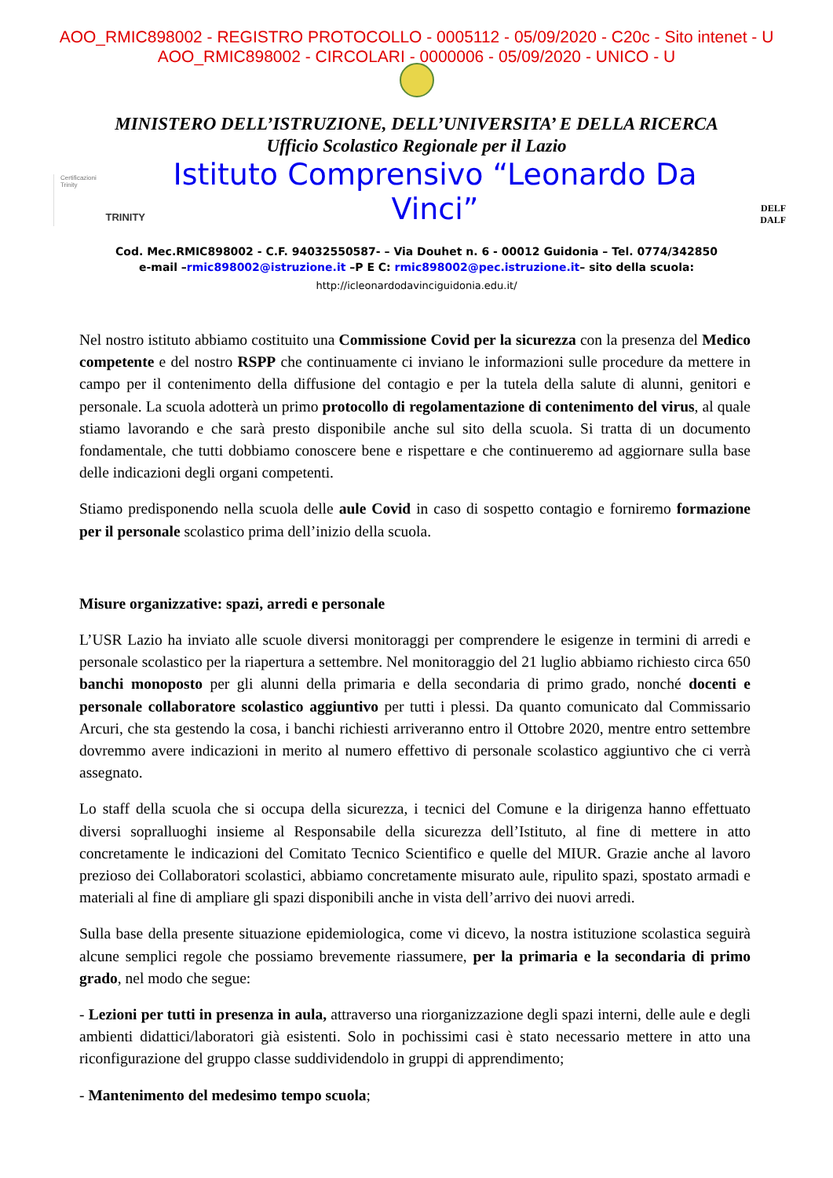AOO_RMIC898002 - REGISTRO PROTOCOLLO - 0005112 - 05/09/2020 - C20c - Sito intenet - U
AOO_RMIC898002 - CIRCOLARI - 0000006 - 05/09/2020 - UNICO - U
MINISTERO DELL’ISTRUZIONE, DELL’UNIVERSITA’ E DELLA RICERCA
Ufficio Scolastico Regionale per il Lazio
Certificazioni
Trinity
TRINITY
Istituto Comprensivo “Leonardo Da Vinci”
DELF
DALF
Cod. Mec.RMIC898002 - C.F. 94032550587- – Via Douhet n. 6 - 00012 Guidonia – Tel. 0774/342850
e-mail –rmic898002@istruzione.it –P E C: rmic898002@pec.istruzione.it– sito della scuola:
http://icleonardodavinciguidonia.edu.it/
Nel nostro istituto abbiamo costituito una Commissione Covid per la sicurezza con la presenza del Medico competente e del nostro RSPP che continuamente ci inviano le informazioni sulle procedure da mettere in campo per il contenimento della diffusione del contagio e per la tutela della salute di alunni, genitori e personale. La scuola adotterà un primo protocollo di regolamentazione di contenimento del virus, al quale stiamo lavorando e che sarà presto disponibile anche sul sito della scuola. Si tratta di un documento fondamentale, che tutti dobbiamo conoscere bene e rispettare e che continueremo ad aggiornare sulla base delle indicazioni degli organi competenti.
Stiamo predisponendo nella scuola delle aule Covid in caso di sospetto contagio e forniremo formazione per il personale scolastico prima dell’inizio della scuola.
Misure organizzative: spazi, arredi e personale
L’USR Lazio ha inviato alle scuole diversi monitoraggi per comprendere le esigenze in termini di arredi e personale scolastico per la riapertura a settembre. Nel monitoraggio del 21 luglio abbiamo richiesto circa 650 banchi monoposto per gli alunni della primaria e della secondaria di primo grado, nonché docenti e personale collaboratore scolastico aggiuntivo per tutti i plessi. Da quanto comunicato dal Commissario Arcuri, che sta gestendo la cosa, i banchi richiesti arriveranno entro il Ottobre 2020, mentre entro settembre dovremmo avere indicazioni in merito al numero effettivo di personale scolastico aggiuntivo che ci verrà assegnato.
Lo staff della scuola che si occupa della sicurezza, i tecnici del Comune e la dirigenza hanno effettuato diversi sopralluoghi insieme al Responsabile della sicurezza dell’Istituto, al fine di mettere in atto concretamente le indicazioni del Comitato Tecnico Scientifico e quelle del MIUR. Grazie anche al lavoro prezioso dei Collaboratori scolastici, abbiamo concretamente misurato aule, ripulito spazi, spostato armadi e materiali al fine di ampliare gli spazi disponibili anche in vista dell’arrivo dei nuovi arredi.
Sulla base della presente situazione epidemiologica, come vi dicevo, la nostra istituzione scolastica seguirà alcune semplici regole che possiamo brevemente riassumere, per la primaria e la secondaria di primo grado, nel modo che segue:
- Lezioni per tutti in presenza in aula, attraverso una riorganizzazione degli spazi interni, delle aule e degli ambienti didattici/laboratori già esistenti. Solo in pochissimi casi è stato necessario mettere in atto una riconfigurazione del gruppo classe suddividendolo in gruppi di apprendimento;
- Mantenimento del medesimo tempo scuola;